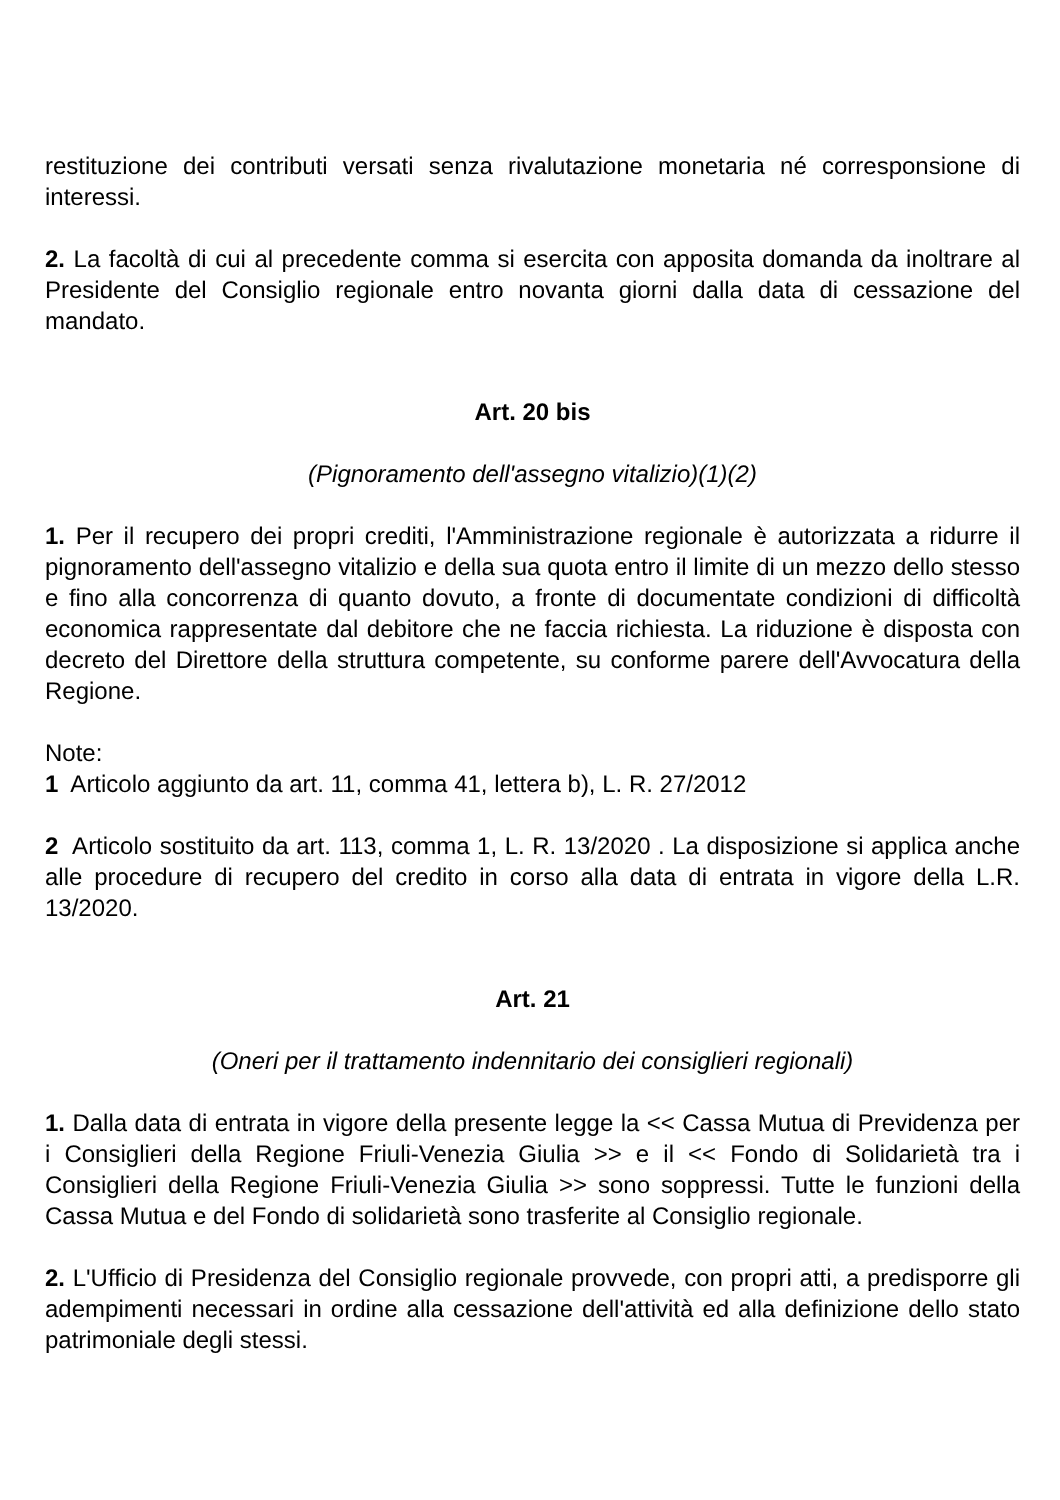restituzione dei contributi versati senza rivalutazione monetaria né corresponsione di interessi.
2. La facoltà di cui al precedente comma si esercita con apposita domanda da inoltrare al Presidente del Consiglio regionale entro novanta giorni dalla data di cessazione del mandato.
Art. 20 bis
(Pignoramento dell'assegno vitalizio)(1)(2)
1. Per il recupero dei propri crediti, l'Amministrazione regionale è autorizzata a ridurre il pignoramento dell'assegno vitalizio e della sua quota entro il limite di un mezzo dello stesso e fino alla concorrenza di quanto dovuto, a fronte di documentate condizioni di difficoltà economica rappresentate dal debitore che ne faccia richiesta. La riduzione è disposta con decreto del Direttore della struttura competente, su conforme parere dell'Avvocatura della Regione.
Note:
1 Articolo aggiunto da art. 11, comma 41, lettera b), L. R. 27/2012
2 Articolo sostituito da art. 113, comma 1, L. R. 13/2020 . La disposizione si applica anche alle procedure di recupero del credito in corso alla data di entrata in vigore della L.R. 13/2020.
Art. 21
(Oneri per il trattamento indennitario dei consiglieri regionali)
1. Dalla data di entrata in vigore della presente legge la << Cassa Mutua di Previdenza per i Consiglieri della Regione Friuli-Venezia Giulia >> e il << Fondo di Solidarietà tra i Consiglieri della Regione Friuli-Venezia Giulia >> sono soppressi. Tutte le funzioni della Cassa Mutua e del Fondo di solidarietà sono trasferite al Consiglio regionale.
2. L'Ufficio di Presidenza del Consiglio regionale provvede, con propri atti, a predisporre gli adempimenti necessari in ordine alla cessazione dell'attività ed alla definizione dello stato patrimoniale degli stessi.